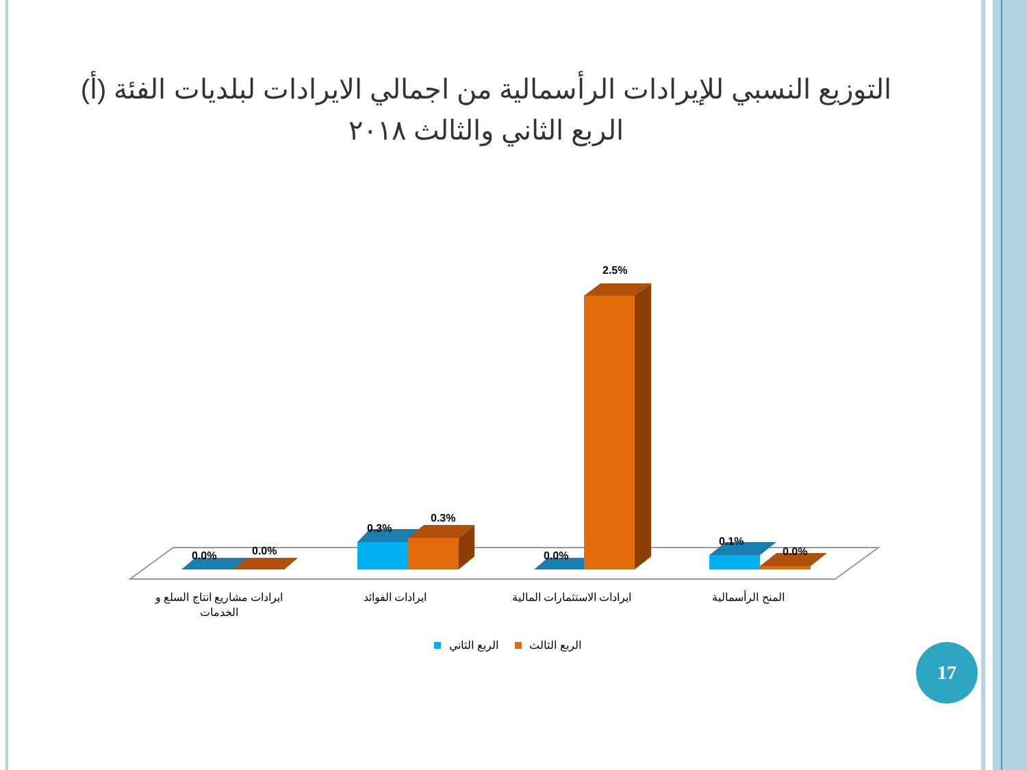التوزيع النسبي للإيرادات الرأسمالية من اجمالي الايرادات لبلديات الفئة (أ)
الربع الثاني والثالث ٢٠١٨
0.0%
0.0%
0.3%
0.3%
0.0%
2.5%
0.1%
0.0%
ايرادات مشاريع انتاج السلع و
الخدمات
ايرادات الفوائد
ايرادات الاستثمارات المالية
المنح الرأسمالية
الربع الثاني
الربع الثالث
17